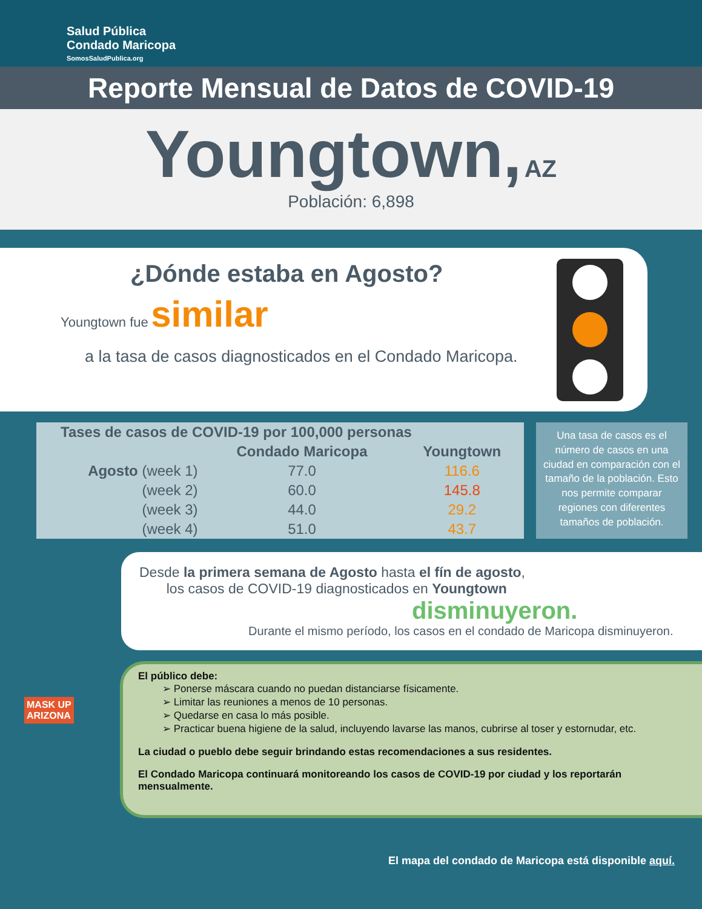Salud Pública
Condado Maricopa
SomosSaludPublica.org
Reporte Mensual de Datos de COVID-19
Youngtown, AZ
Población: 6,898
¿Dónde estaba en Agosto?
Youngtown fue similar
a la tasa de casos diagnosticados en el Condado Maricopa.
| Tases de casos de COVID-19 por 100,000 personas | | |
| --- | --- | --- |
| | Condado Maricopa | Youngtown |
| Agosto (week 1) | 77.0 | 116.6 |
| (week 2) | 60.0 | 145.8 |
| (week 3) | 44.0 | 29.2 |
| (week 4) | 51.0 | 43.7 |
Una tasa de casos es el número de casos en una ciudad en comparación con el tamaño de la población. Esto nos permite comparar regiones con diferentes tamaños de población.
Desde la primera semana de Agosto hasta el fín de agosto,
los casos de COVID-19 diagnosticados en Youngtown
disminuyeron.
Durante el mismo período, los casos en el condado de Maricopa disminuyeron.
El público debe:
➢ Ponerse máscara cuando no puedan distanciarse físicamente.
➢ Limitar las reuniones a menos de 10 personas.
➢ Quedarse en casa lo más posible.
➢ Practicar buena higiene de la salud, incluyendo lavarse las manos, cubrirse al toser y estornudar, etc.
La ciudad o pueblo debe seguir brindando estas recomendaciones a sus residentes.
El Condado Maricopa continuará monitoreando los casos de COVID-19 por ciudad y los reportarán mensualmente.
MASK UP
ARIZONA
El mapa del condado de Maricopa está disponible aquí.